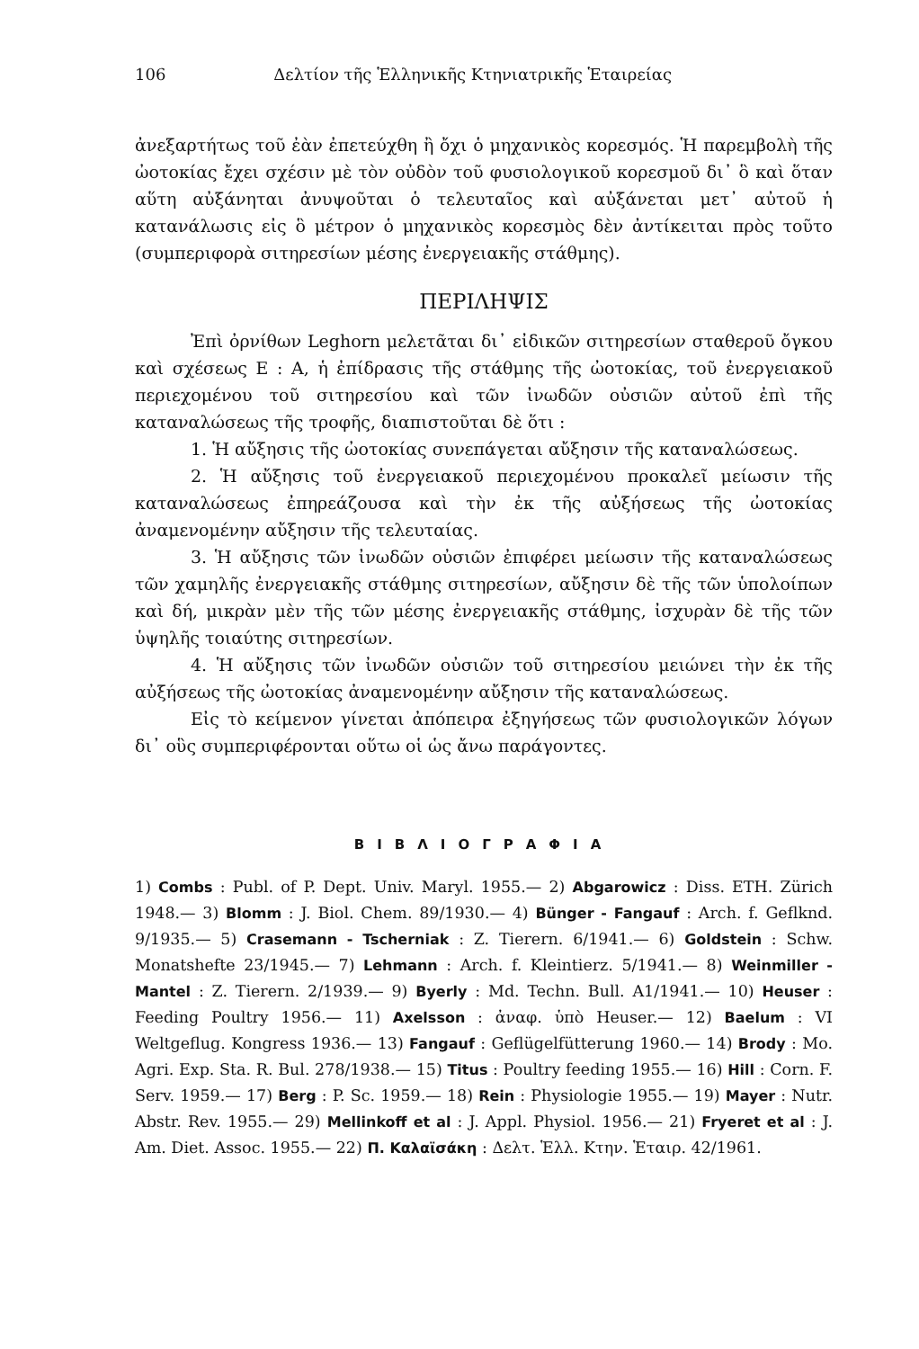106 Δελτίον τῆς Ἑλληνικῆς Κτηνιατρικῆς Ἑταιρείας
ἀνεξαρτήτως τοῦ ἐὰν ἐπετεύχθη ἢ ὄχι ὁ μηχανικὸς κορεσμός. Ἡ παρεμβολὴ τῆς ὠοτοκίας ἔχει σχέσιν μὲ τὸν οὐδὸν τοῦ φυσιολογικοῦ κορεσμοῦ δι᾽ ὃ καὶ ὅταν αὕτη αὐξάνηται ἀνυψοῦται ὁ τελευταῖος καὶ αὐξάνεται μετ᾽ αὐτοῦ ἡ κατανάλωσις εἰς ὃ μέτρον ὁ μηχανικὸς κορεσμὸς δὲν ἀντίκειται πρὸς τοῦτο (συμπεριφορὰ σιτηρεσίων μέσης ἐνεργειακῆς στάθμης).
ΠΕΡΙΛΗΨΙΣ
Ἐπὶ ὀρνίθων Leghorn μελετᾶται δι᾽ εἰδικῶν σιτηρεσίων σταθεροῦ ὄγκου καὶ σχέσεως Ε : Α, ἡ ἐπίδρασις τῆς στάθμης τῆς ὠοτοκίας, τοῦ ἐνεργειακοῦ περιεχομένου τοῦ σιτηρεσίου καὶ τῶν ἰνωδῶν οὐσιῶν αὐτοῦ ἐπὶ τῆς καταναλώσεως τῆς τροφῆς, διαπιστοῦται δὲ ὅτι :
1. Ἡ αὔξησις τῆς ὠοτοκίας συνεπάγεται αὔξησιν τῆς καταναλώσεως.
2. Ἡ αὔξησις τοῦ ἐνεργειακοῦ περιεχομένου προκαλεῖ μείωσιν τῆς καταναλώσεως ἐπηρεάζουσα καὶ τὴν ἐκ τῆς αὐξήσεως τῆς ὠοτοκίας ἀναμενομένην αὔξησιν τῆς τελευταίας.
3. Ἡ αὔξησις τῶν ἰνωδῶν οὐσιῶν ἐπιφέρει μείωσιν τῆς καταναλώσεως τῶν χαμηλῆς ἐνεργειακῆς στάθμης σιτηρεσίων, αὔξησιν δὲ τῆς τῶν ὑπολοίπων καὶ δή, μικρὰν μὲν τῆς τῶν μέσης ἐνεργειακῆς στάθμης, ἰσχυρὰν δὲ τῆς τῶν ὑψηλῆς τοιαύτης σιτηρεσίων.
4. Ἡ αὔξησις τῶν ἰνωδῶν οὐσιῶν τοῦ σιτηρεσίου μειώνει τὴν ἐκ τῆς αὐξήσεως τῆς ὠοτοκίας ἀναμενομένην αὔξησιν τῆς καταναλώσεως.
Εἰς τὸ κείμενον γίνεται ἀπόπειρα ἐξηγήσεως τῶν φυσιολογικῶν λόγων δι᾽ οὓς συμπεριφέρονται οὕτω οἱ ὡς ἄνω παράγοντες.
ΒΙΒΛΙΟΓΡΑΦΙΑ
1) Combs : Publ. of P. Dept. Univ. Maryl. 1955.— 2) Abgarowicz : Diss. ETH. Zürich 1948.— 3) Blomm : J. Biol. Chem. 89/1930.— 4) Bünger - Fangauf : Arch. f. Geflknd. 9/1935.— 5) Crasemann - Tscherniak : Z. Tierern. 6/1941.— 6) Goldstein : Schw. Monatshefte 23/1945.— 7) Lehmann : Arch. f. Kleintierz. 5/1941.— 8) Weinmiller - Mantel : Z. Tierern. 2/1939.— 9) Byerly : Md. Techn. Bull. A1/1941.— 10) Heuser : Feeding Poultry 1956.— 11) Axelsson : ἀναφ. ὑπὸ Heuser.— 12) Baelum : VI Weltgeflug. Kongress 1936.— 13) Fangauf : Geflügelfütterung 1960.— 14) Brody : Mo. Agri. Exp. Sta. R. Bul. 278/1938.— 15) Titus : Poultry feeding 1955.— 16) Hill : Corn. F. Serv. 1959.— 17) Berg : P. Sc. 1959.— 18) Rein : Physiologie 1955.— 19) Mayer : Nutr. Abstr. Rev. 1955.— 29) Mellinkoff et al : J. Appl. Physiol. 1956.— 21) Fryeret et al : J. Am. Diet. Assoc. 1955.— 22) Π. Καλαϊσάκη : Δελτ. Ἑλλ. Κτην. Ἑταιρ. 42/1961.